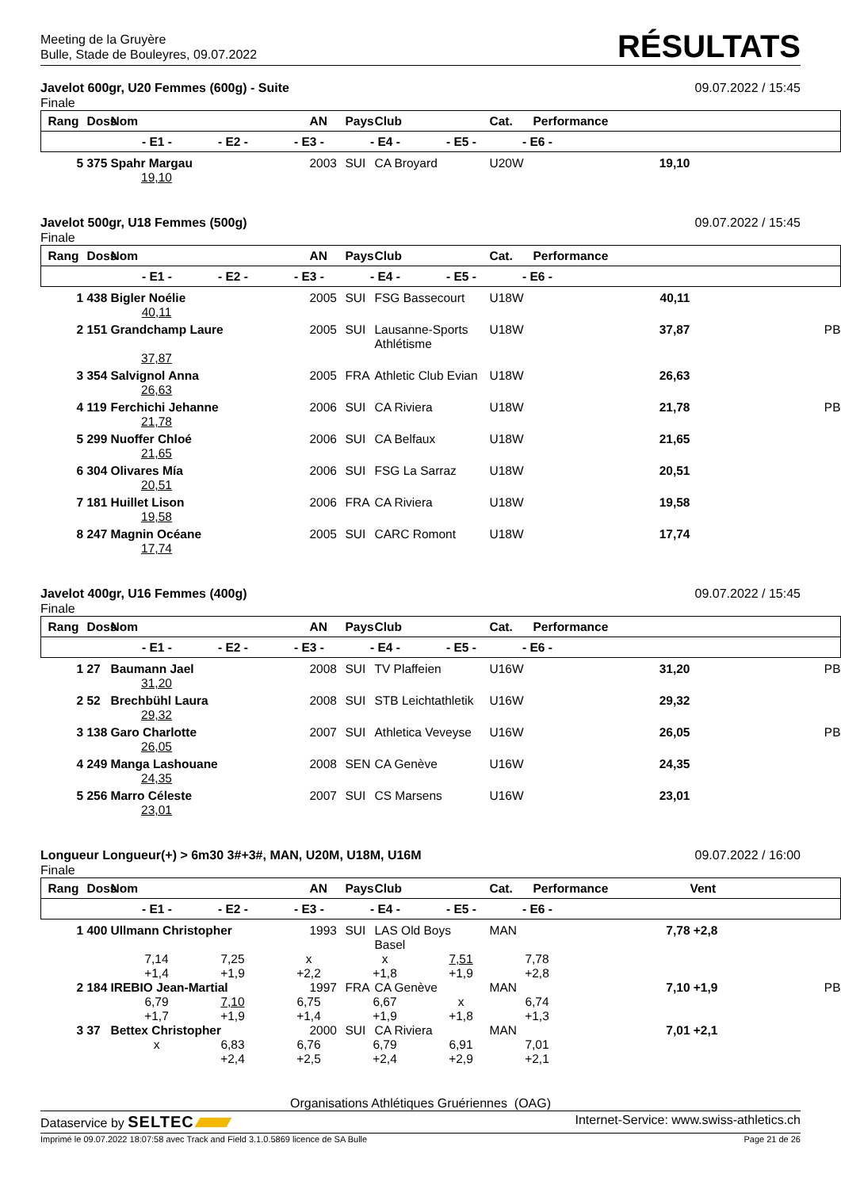Meeting de la Gruyère
Bulle, Stade de Bouleyres, 09.07.2022
RÉSULTATS
Javelot 600gr, U20 Femmes (600g) - Suite 09.07.2022 / 15:45
Finale
| Rang | Doss | Nom | AN | Pays | Club | Cat. | Performance | | |
| --- | --- | --- | --- | --- | --- | --- | --- | --- | --- |
| - E1 - - E2 - - E3 - - E4 - - E5 - - E6 - | | | | | | | | | |
| 5 | 375 | Spahr Margau | 2003 | SUI | CA Broyard | U20W | 19,10 | | |
| 19,10 | | | | | | | | | |
Javelot 500gr, U18 Femmes (500g) 09.07.2022 / 15:45
Finale
| Rang | Doss | Nom | AN | Pays | Club | Cat. | Performance | | |
| --- | --- | --- | --- | --- | --- | --- | --- | --- | --- |
| - E1 - - E2 - - E3 - - E4 - - E5 - - E6 - | | | | | | | | | |
| 1 | 438 | Bigler Noélie | 2005 | SUI | FSG Bassecourt | U18W | 40,11 | | |
| 40,11 | | | | | | | | | |
| 2 | 151 | Grandchamp Laure | 2005 | SUI | Lausanne-Sports Athlétisme | U18W | 37,87 | | PB |
| 37,87 | | | | | | | | | |
| 3 | 354 | Salvignol Anna | 2005 | FRA | Athletic Club Evian | U18W | 26,63 | | |
| 26,63 | | | | | | | | | |
| 4 | 119 | Ferchichi Jehanne | 2006 | SUI | CA Riviera | U18W | 21,78 | | PB |
| 21,78 | | | | | | | | | |
| 5 | 299 | Nuoffer Chloé | 2006 | SUI | CA Belfaux | U18W | 21,65 | | |
| 21,65 | | | | | | | | | |
| 6 | 304 | Olivares Mía | 2006 | SUI | FSG La Sarraz | U18W | 20,51 | | |
| 20,51 | | | | | | | | | |
| 7 | 181 | Huillet Lison | 2006 | FRA | CA Riviera | U18W | 19,58 | | |
| 19,58 | | | | | | | | | |
| 8 | 247 | Magnin Océane | 2005 | SUI | CARC Romont | U18W | 17,74 | | |
| 17,74 | | | | | | | | | |
Javelot 400gr, U16 Femmes (400g) 09.07.2022 / 15:45
Finale
| Rang | Doss | Nom | AN | Pays | Club | Cat. | Performance | | |
| --- | --- | --- | --- | --- | --- | --- | --- | --- | --- |
| - E1 - - E2 - - E3 - - E4 - - E5 - - E6 - | | | | | | | | | |
| 1 | 27 | Baumann Jael | 2008 | SUI | TV Plaffeien | U16W | 31,20 | | PB |
| 31,20 | | | | | | | | | |
| 2 | 52 | Brechbühl Laura | 2008 | SUI | STB Leichtathletik | U16W | 29,32 | | |
| 29,32 | | | | | | | | | |
| 3 | 138 | Garo Charlotte | 2007 | SUI | Athletica Veveyse | U16W | 26,05 | | PB |
| 26,05 | | | | | | | | | |
| 4 | 249 | Manga Lashouane | 2008 | SEN | CA Genève | U16W | 24,35 | | |
| 24,35 | | | | | | | | | |
| 5 | 256 | Marro Céleste | 2007 | SUI | CS Marsens | U16W | 23,01 | | |
| 23,01 | | | | | | | | | |
Longueur Longueur(+) > 6m30 3#+3#, MAN, U20M, U18M, U16M 09.07.2022 / 16:00
Finale
| Rang | Doss | Nom | AN | Pays | Club | Cat. | Performance | Vent | |
| --- | --- | --- | --- | --- | --- | --- | --- | --- | --- |
| - E1 - - E2 - - E3 - - E4 - - E5 - - E6 - | | | | | | | | | |
| 1 | 400 | Ullmann Christopher | 1993 | SUI | LAS Old Boys Basel | MAN | 7,78 | +2,8 | |
| 7,14 7,25 x x 7,51 7,78 +1,4 +1,9 +2,2 +1,8 +1,9 +2,8 | | | | | | | | | |
| 2 | 184 | IREBIO Jean-Martial | 1997 | FRA | CA Genève | MAN | 7,10 | +1,9 | PB |
| 6,79 7,10 6,75 6,67 x 6,74 +1,7 +1,9 +1,4 +1,9 +1,8 +1,3 | | | | | | | | | |
| 3 | 37 | Bettex Christopher | 2000 | SUI | CA Riviera | MAN | 7,01 | +2,1 | |
| x 6,83 6,76 6,79 6,91 7,01 +2,4 +2,5 +2,4 +2,9 +2,1 | | | | | | | | | |
Organisations Athlétiques Gruériennes (OAG)
Dataservice by SELTEC Internet-Service: www.swiss-athletics.ch
Imprimé le 09.07.2022 18:07:58 avec Track and Field 3.1.0.5869 licence de SA Bulle Page 21 de 26